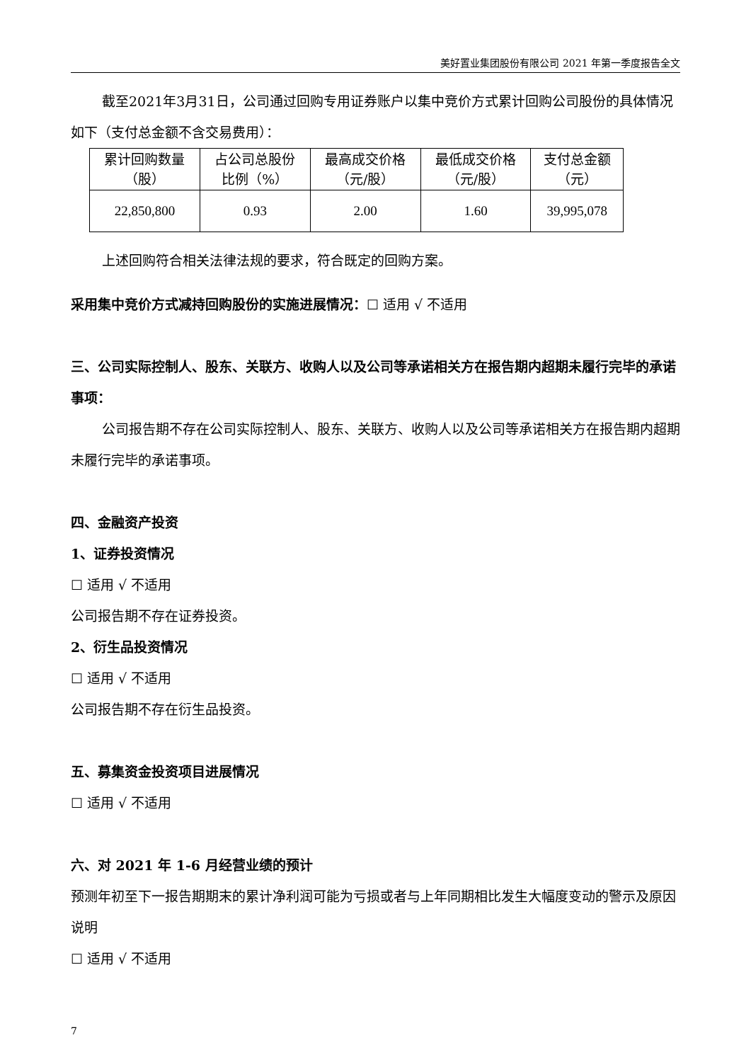美好置业集团股份有限公司 2021 年第一季度报告全文
截至2021年3月31日，公司通过回购专用证券账户以集中竞价方式累计回购公司股份的具体情况如下（支付总金额不含交易费用）：
| 累计回购数量 （股） | 占公司总股份 比例（%） | 最高成交价格 （元/股） | 最低成交价格 （元/股） | 支付总金额 （元） |
| 22,850,800 | 0.93 | 2.00 | 1.60 | 39,995,078 |
上述回购符合相关法律法规的要求，符合既定的回购方案。
采用集中竞价方式减持回购股份的实施进展情况：☐ 适用 √ 不适用
三、公司实际控制人、股东、关联方、收购人以及公司等承诺相关方在报告期内超期未履行完毕的承诺事项：
公司报告期不存在公司实际控制人、股东、关联方、收购人以及公司等承诺相关方在报告期内超期未履行完毕的承诺事项。
四、金融资产投资
1、证券投资情况
☐ 适用 √ 不适用
公司报告期不存在证券投资。
2、衍生品投资情况
☐ 适用 √ 不适用
公司报告期不存在衍生品投资。
五、募集资金投资项目进展情况
☐ 适用 √ 不适用
六、对 2021 年 1-6 月经营业绩的预计
预测年初至下一报告期期末的累计净利润可能为亏损或者与上年同期相比发生大幅度变动的警示及原因说明
☐ 适用 √ 不适用
7